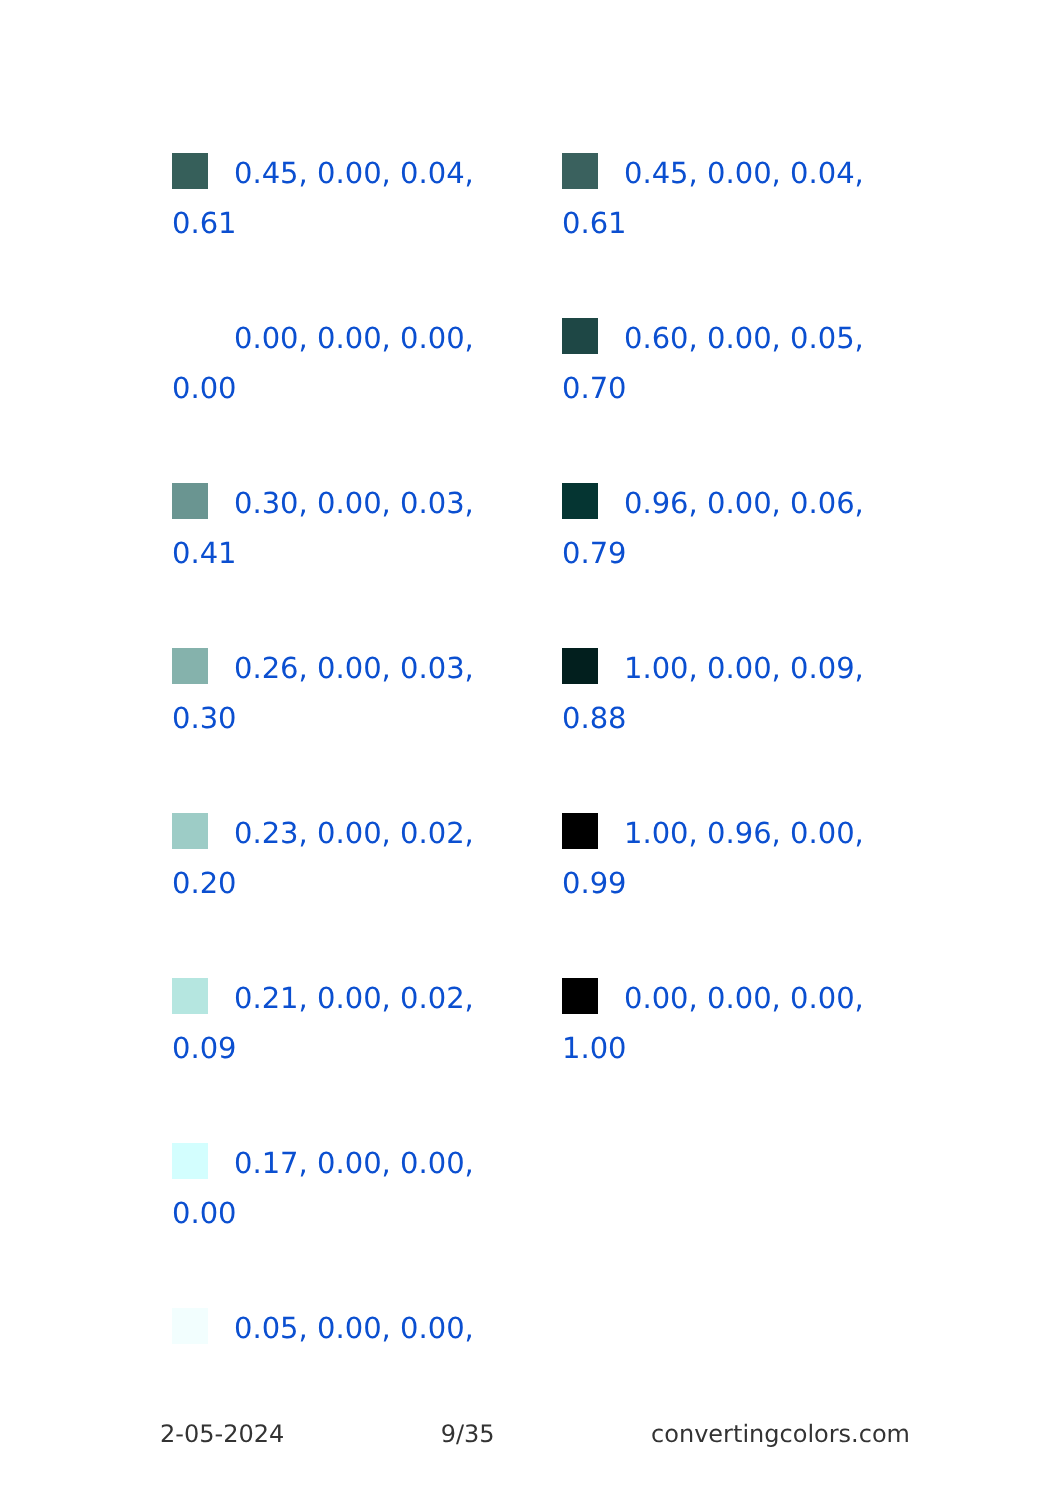0.45, 0.00, 0.04,
0.61
0.45, 0.00, 0.04,
0.61
0.00, 0.00, 0.00,
0.00
0.60, 0.00, 0.05,
0.70
0.30, 0.00, 0.03,
0.41
0.96, 0.00, 0.06,
0.79
0.26, 0.00, 0.03,
0.30
1.00, 0.00, 0.09,
0.88
0.23, 0.00, 0.02,
0.20
1.00, 0.96, 0.00,
0.99
0.21, 0.00, 0.02,
0.09
0.00, 0.00, 0.00,
1.00
0.17, 0.00, 0.00,
0.00
0.05, 0.00, 0.00,
2-05-2024 9/35 convertingcolors.com